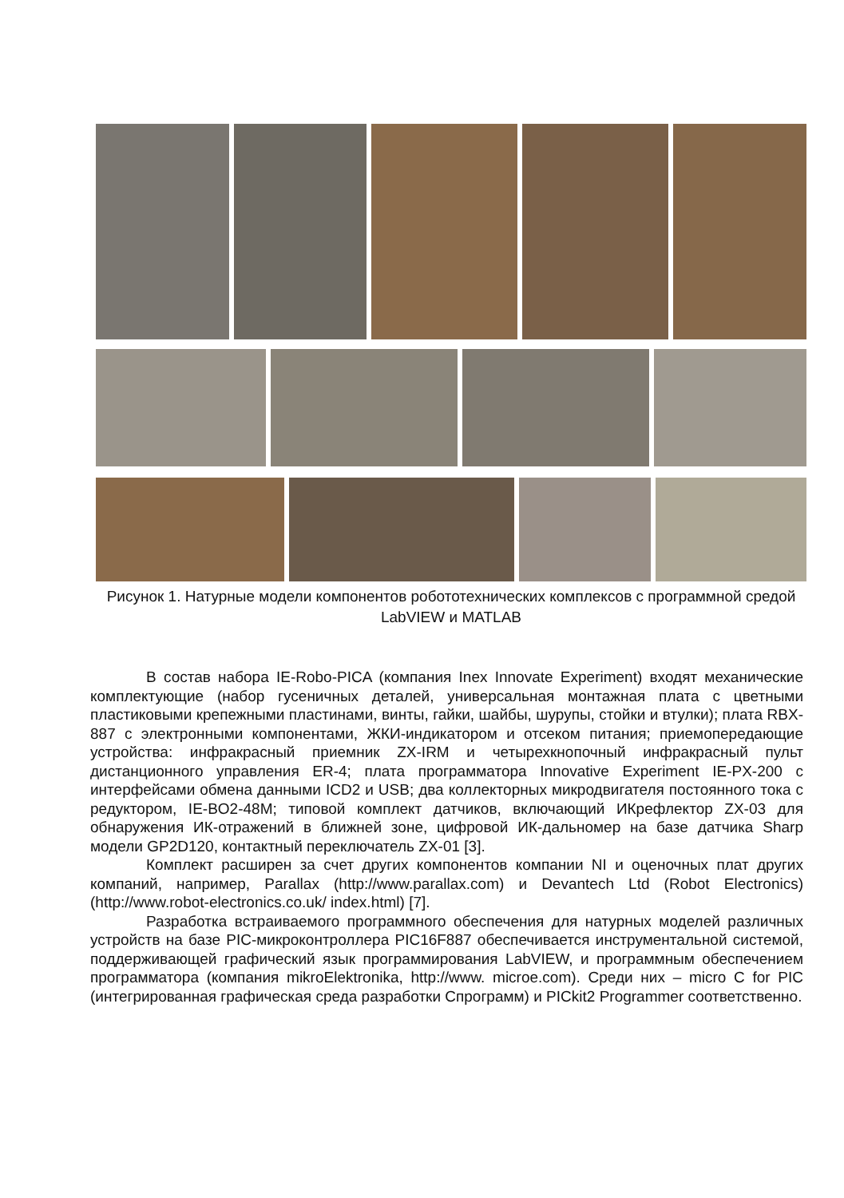Рисунок 1. Натурные модели компонентов робототехнических комплексов с программной средой LabVIEW и MATLAB
В состав набора IE-Robo-PICA (компания Inex Innovate Experiment) входят механические комплектующие (набор гусеничных деталей, универсальная монтажная плата с цветными пластиковыми крепежными пластинами, винты, гайки, шайбы, шурупы, стойки и втулки); плата RBX-887 с электронными компонентами, ЖКИ-индикатором и отсеком питания; приемопередающие устройства: инфракрасный приемник ZX-IRM и четырехкнопочный инфракрасный пульт дистанционного управления ER-4; плата программатора Innovative Experiment IE-PX-200 с интерфейсами обмена данными ICD2 и USB; два коллекторных микродвигателя постоянного тока с редуктором, IE-BO2-48M; типовой комплект датчиков, включающий ИКрефлектор ZX-03 для обнаружения ИК-отражений в ближней зоне, цифровой ИК-дальномер на базе датчика Sharp модели GP2D120, контактный переключатель ZX-01 [3].
Комплект расширен за счет других компонентов компании NI и оценочных плат других компаний, например, Parallax (http://www.parallax.com) и Devantech Ltd (Robot Electronics) (http://www.robot-electronics.co.uk/ index.html) [7].
Разработка встраиваемого программного обеспечения для натурных моделей различных устройств на базе PIC-микроконтроллера PIC16F887 обеспечивается инструментальной системой, поддерживающей графический язык программирования LabVIEW, и программным обеспечением программатора (компания mikroElektronika, http://www. microe.com). Среди них – micro C for PIC (интегрированная графическая среда разработки Спрограмм) и PICkit2 Programmer соответственно.